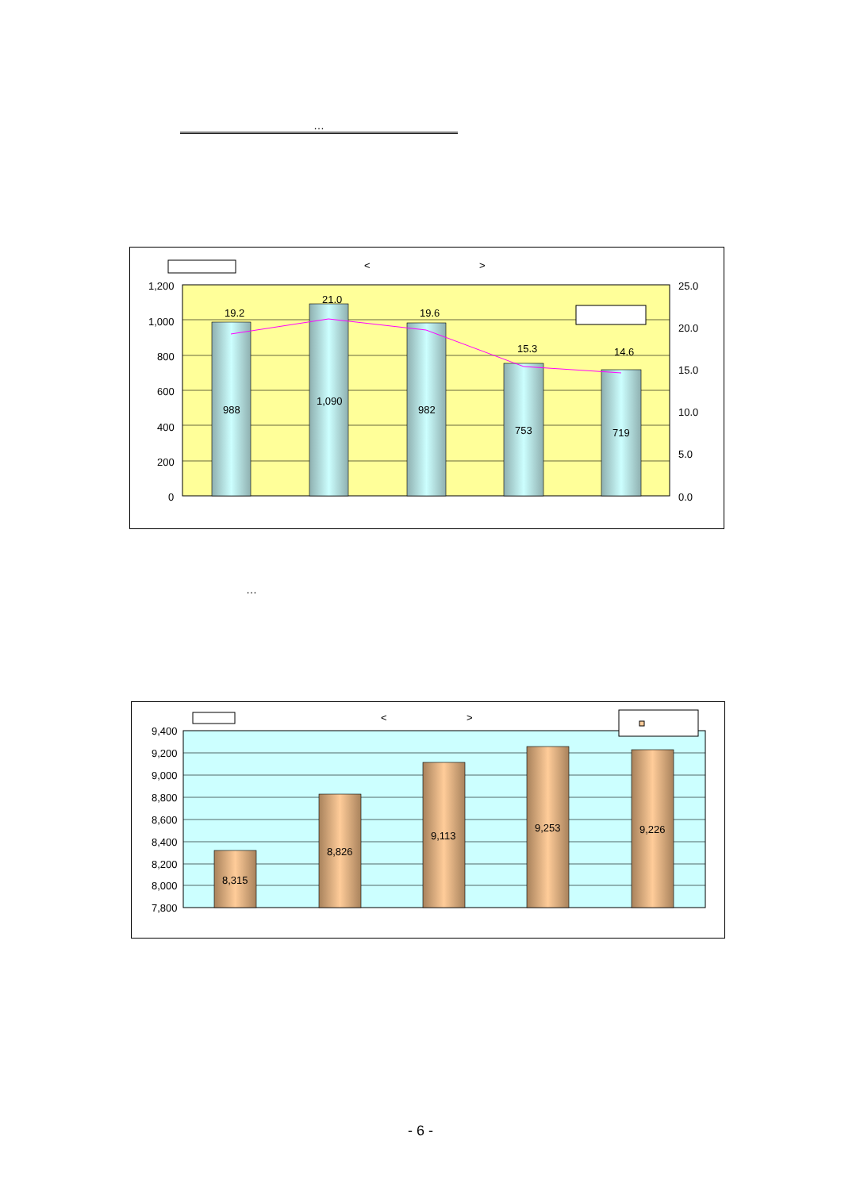…
<
>
1,200
1,000
800
600
400
200
0
25.0
20.0
15.0
10.0
5.0
0.0
19.2
21.0
19.6
15.3
14.6
988
1,090
982
753
719
…
<
>
9,400
9,200
9,000
8,800
8,600
8,400
8,200
8,000
7,800
8,315
8,826
9,113
9,253
9,226
- 6 -